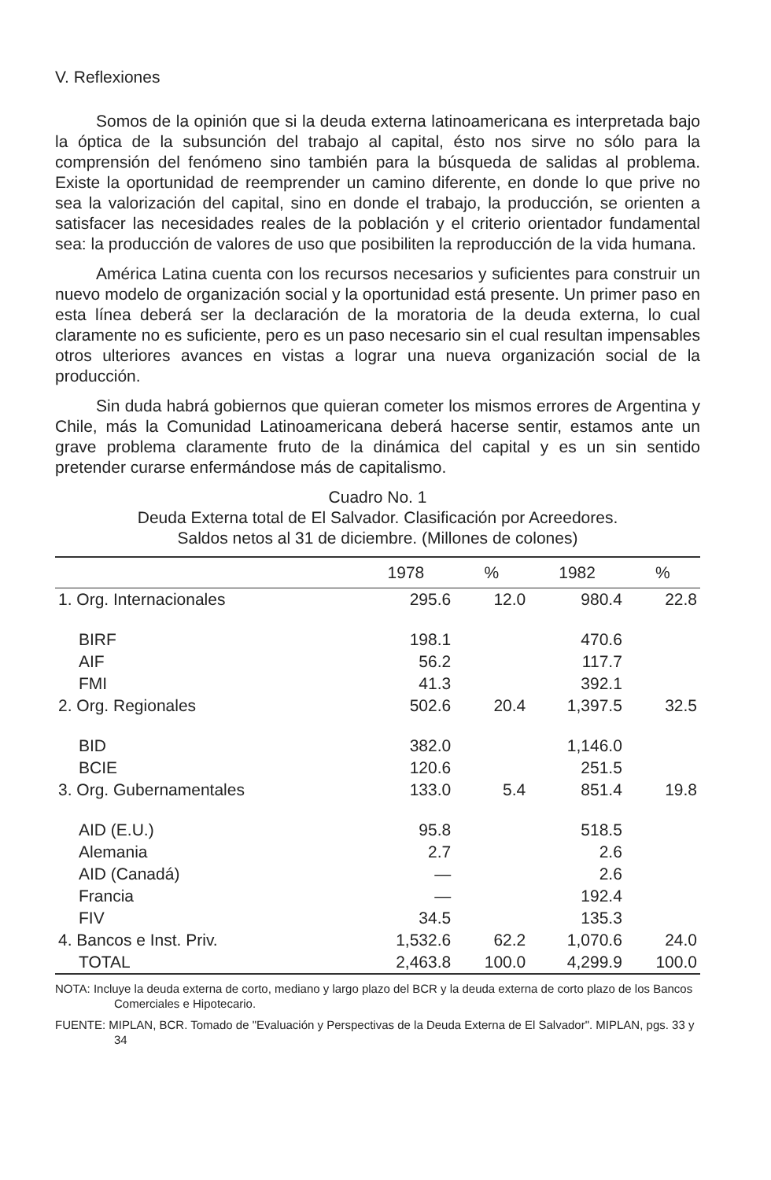V. Reflexiones
Somos de la opinión que si la deuda externa latinoamericana es interpretada bajo la óptica de la subsunción del trabajo al capital, ésto nos sirve no sólo para la comprensión del fenómeno sino también para la búsqueda de salidas al problema. Existe la oportunidad de reemprender un camino diferente, en donde lo que prive no sea la valorización del capital, sino en donde el trabajo, la producción, se orienten a satisfacer las necesidades reales de la población y el criterio orientador fundamental sea: la producción de valores de uso que posibiliten la reproducción de la vida humana.
América Latina cuenta con los recursos necesarios y suficientes para construir un nuevo modelo de organización social y la oportunidad está presente. Un primer paso en esta línea deberá ser la declaración de la moratoria de la deuda externa, lo cual claramente no es suficiente, pero es un paso necesario sin el cual resultan impensables otros ulteriores avances en vistas a lograr una nueva organización social de la producción.
Sin duda habrá gobiernos que quieran cometer los mismos errores de Argentina y Chile, más la Comunidad Latinoamericana deberá hacerse sentir, estamos ante un grave problema claramente fruto de la dinámica del capital y es un sin sentido pretender curarse enfermándose más de capitalismo.
Cuadro No. 1
Deuda Externa total de El Salvador. Clasificación por Acreedores.
Saldos netos al 31 de diciembre. (Millones de colones)
| | 1978 | % | 1982 | % |
| --- | --- | --- | --- | --- |
| 1. Org. Internacionales | 295.6 | 12.0 | 980.4 | 22.8 |
| BIRF | 198.1 | | 470.6 | |
| AIF | 56.2 | | 117.7 | |
| FMI | 41.3 | | 392.1 | |
| 2. Org. Regionales | 502.6 | 20.4 | 1,397.5 | 32.5 |
| BID | 382.0 | | 1,146.0 | |
| BCIE | 120.6 | | 251.5 | |
| 3. Org. Gubernamentales | 133.0 | 5.4 | 851.4 | 19.8 |
| AID (E.U.) | 95.8 | | 518.5 | |
| Alemania | 2.7 | | 2.6 | |
| AID (Canadá) | — | | 2.6 | |
| Francia | — | | 192.4 | |
| FIV | 34.5 | | 135.3 | |
| 4. Bancos e Inst. Priv. | 1,532.6 | 62.2 | 1,070.6 | 24.0 |
| TOTAL | 2,463.8 | 100.0 | 4,299.9 | 100.0 |
NOTA: Incluye la deuda externa de corto, mediano y largo plazo del BCR y la deuda externa de corto plazo de los Bancos Comerciales e Hipotecario.
FUENTE: MIPLAN, BCR. Tomado de "Evaluación y Perspectivas de la Deuda Externa de El Salvador". MIPLAN, pgs. 33 y 34